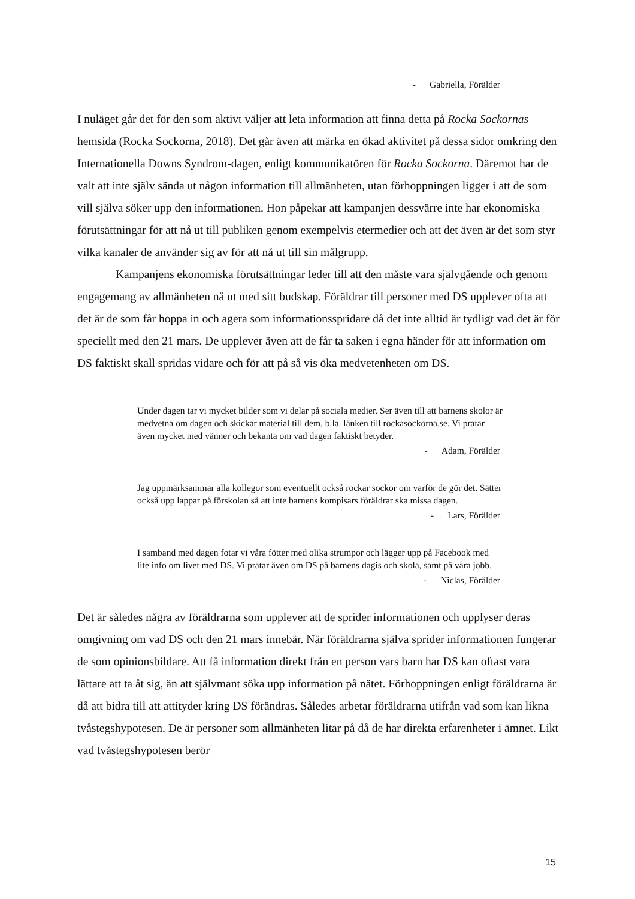- Gabriella, Förälder
I nuläget går det för den som aktivt väljer att leta information att finna detta på Rocka Sockornas hemsida (Rocka Sockorna, 2018). Det går även att märka en ökad aktivitet på dessa sidor omkring den Internationella Downs Syndrom-dagen, enligt kommunikatören för Rocka Sockorna. Däremot har de valt att inte själv sända ut någon information till allmänheten, utan förhoppningen ligger i att de som vill själva söker upp den informationen. Hon påpekar att kampanjen dessvärre inte har ekonomiska förutsättningar för att nå ut till publiken genom exempelvis etermedier och att det även är det som styr vilka kanaler de använder sig av för att nå ut till sin målgrupp.
Kampanjens ekonomiska förutsättningar leder till att den måste vara självgående och genom engagemang av allmänheten nå ut med sitt budskap. Föräldrar till personer med DS upplever ofta att det är de som får hoppa in och agera som informationsspridare då det inte alltid är tydligt vad det är för speciellt med den 21 mars. De upplever även att de får ta saken i egna händer för att information om DS faktiskt skall spridas vidare och för att på så vis öka medvetenheten om DS.
Under dagen tar vi mycket bilder som vi delar på sociala medier. Ser även till att barnens skolor är medvetna om dagen och skickar material till dem, b.la. länken till rockasockorna.se. Vi pratar även mycket med vänner och bekanta om vad dagen faktiskt betyder.
- Adam, Förälder
Jag uppmärksammar alla kollegor som eventuellt också rockar sockor om varför de gör det. Sätter också upp lappar på förskolan så att inte barnens kompisars föräldrar ska missa dagen.
- Lars, Förälder
I samband med dagen fotar vi våra fötter med olika strumpor och lägger upp på Facebook med lite info om livet med DS. Vi pratar även om DS på barnens dagis och skola, samt på våra jobb.
- Niclas, Förälder
Det är således några av föräldrarna som upplever att de sprider informationen och upplyser deras omgivning om vad DS och den 21 mars innebär. När föräldrarna själva sprider informationen fungerar de som opinionsbildare. Att få information direkt från en person vars barn har DS kan oftast vara lättare att ta åt sig, än att självmant söka upp information på nätet. Förhoppningen enligt föräldrarna är då att bidra till att attityder kring DS förändras. Således arbetar föräldrarna utifrån vad som kan likna tvåstegshypotesen. De är personer som allmänheten litar på då de har direkta erfarenheter i ämnet. Likt vad tvåstegshypotesen berör
15